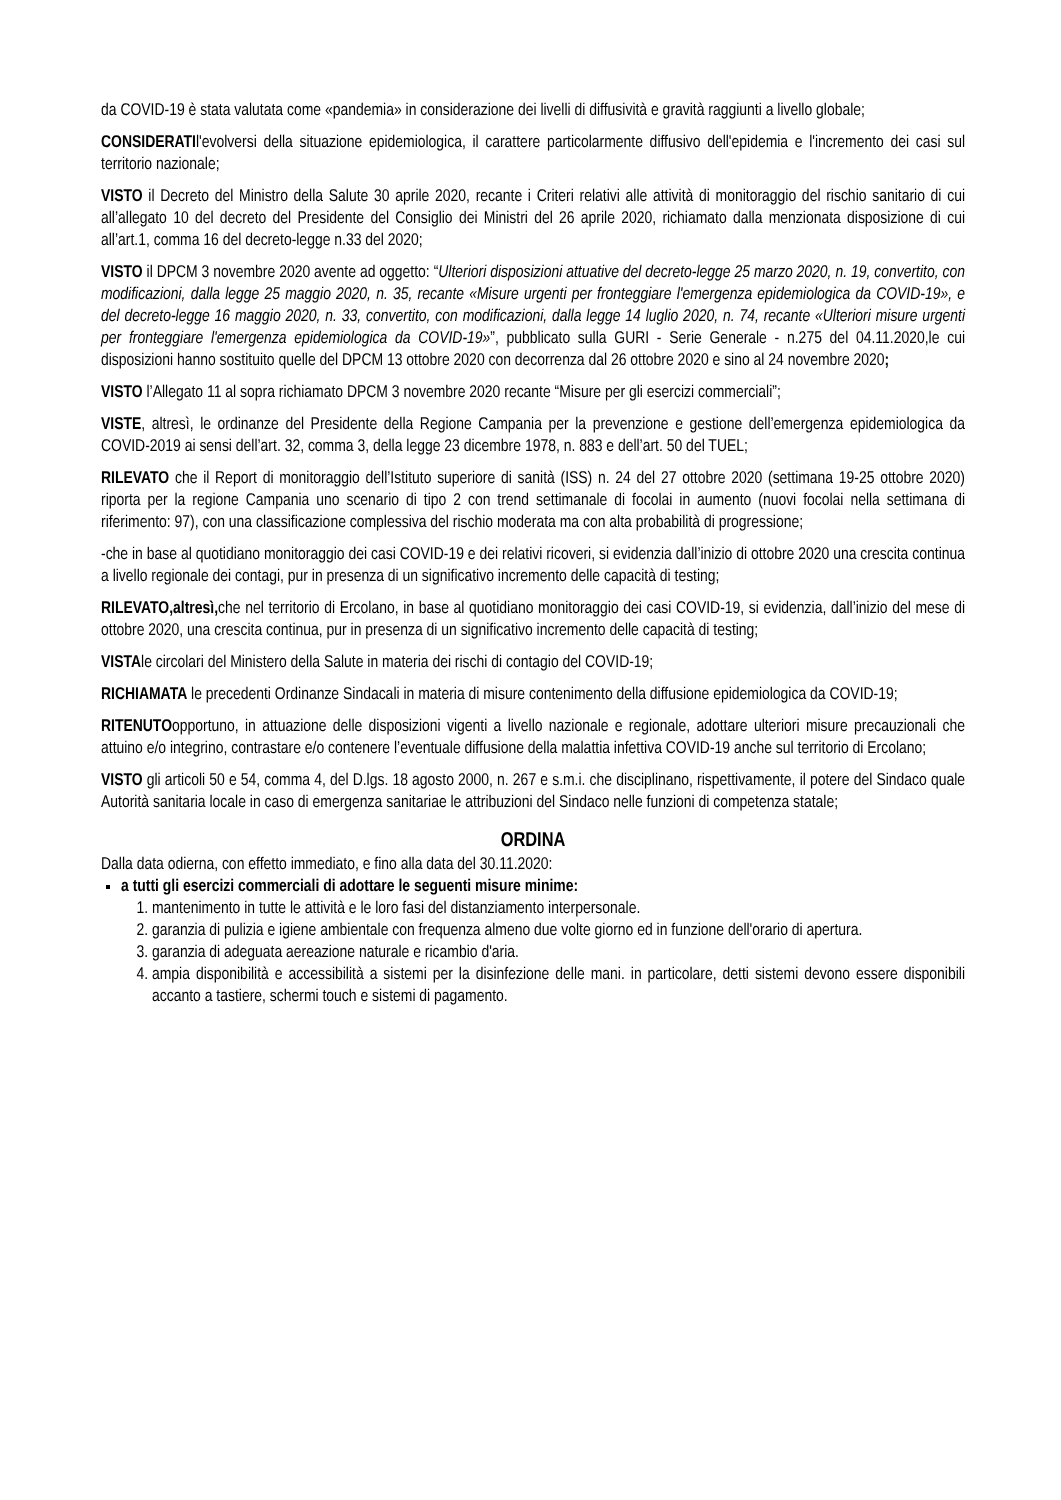da COVID-19 è stata valutata come «pandemia» in considerazione dei livelli di diffusività e gravità raggiunti a livello globale;
CONSIDERATIl'evolversi della situazione epidemiologica, il carattere particolarmente diffusivo dell'epidemia e l'incremento dei casi sul territorio nazionale;
VISTO il Decreto del Ministro della Salute 30 aprile 2020, recante i Criteri relativi alle attività di monitoraggio del rischio sanitario di cui all’allegato 10 del decreto del Presidente del Consiglio dei Ministri del 26 aprile 2020, richiamato dalla menzionata disposizione di cui all’art.1, comma 16 del decreto-legge n.33 del 2020;
VISTO il DPCM 3 novembre 2020 avente ad oggetto: “Ulteriori disposizioni attuative del decreto-legge 25 marzo 2020, n. 19, convertito, con modificazioni, dalla legge 25 maggio 2020, n. 35, recante «Misure urgenti per fronteggiare l'emergenza epidemiologica da COVID-19», e del decreto-legge 16 maggio 2020, n. 33, convertito, con modificazioni, dalla legge 14 luglio 2020, n. 74, recante «Ulteriori misure urgenti per fronteggiare l'emergenza epidemiologica da COVID-19»”, pubblicato sulla GURI - Serie Generale - n.275 del 04.11.2020,le cui disposizioni hanno sostituito quelle del DPCM 13 ottobre 2020 con decorrenza dal 26 ottobre 2020 e sino al 24 novembre 2020;
VISTO l’Allegato 11 al sopra richiamato DPCM 3 novembre 2020 recante “Misure per gli esercizi commerciali”;
VISTE, altresì, le ordinanze del Presidente della Regione Campania per la prevenzione e gestione dell’emergenza epidemiologica da COVID-2019 ai sensi dell’art. 32, comma 3, della legge 23 dicembre 1978, n. 883 e dell’art. 50 del TUEL;
RILEVATO che il Report di monitoraggio dell’Istituto superiore di sanità (ISS) n. 24 del 27 ottobre 2020 (settimana 19-25 ottobre 2020) riporta per la regione Campania uno scenario di tipo 2 con trend settimanale di focolai in aumento (nuovi focolai nella settimana di riferimento: 97), con una classificazione complessiva del rischio moderata ma con alta probabilità di progressione;
-che in base al quotidiano monitoraggio dei casi COVID-19 e dei relativi ricoveri, si evidenzia dall’inizio di ottobre 2020 una crescita continua a livello regionale dei contagi, pur in presenza di un significativo incremento delle capacità di testing;
RILEVATO,altresì, che nel territorio di Ercolano, in base al quotidiano monitoraggio dei casi COVID-19, si evidenzia, dall’inizio del mese di ottobre 2020, una crescita continua, pur in presenza di un significativo incremento delle capacità di testing;
VISTAle circolari del Ministero della Salute in materia dei rischi di contagio del COVID-19;
RICHIAMATA le precedenti Ordinanze Sindacali in materia di misure contenimento della diffusione epidemiologica da COVID-19;
RITENUTOopportuno, in attuazione delle disposizioni vigenti a livello nazionale e regionale, adottare ulteriori misure precauzionali che attuino e/o integrino, contrastare e/o contenere l’eventuale diffusione della malattia infettiva COVID-19 anche sul territorio di Ercolano;
VISTO gli articoli 50 e 54, comma 4, del D.lgs. 18 agosto 2000, n. 267 e s.m.i. che disciplinano, rispettivamente, il potere del Sindaco quale Autorità sanitaria locale in caso di emergenza sanitariae le attribuzioni del Sindaco nelle funzioni di competenza statale;
ORDINA
Dalla data odierna, con effetto immediato, e fino alla data del 30.11.2020:
a tutti gli esercizi commerciali di adottare le seguenti misure minime:
1. mantenimento in tutte le attività e le loro fasi del distanziamento interpersonale.
2. garanzia di pulizia e igiene ambientale con frequenza almeno due volte giorno ed in funzione dell'orario di apertura.
3. garanzia di adeguata aereazione naturale e ricambio d'aria.
4. ampia disponibilità e accessibilità a sistemi per la disinfezione delle mani. in particolare, detti sistemi devono essere disponibili accanto a tastiere, schermi touch e sistemi di pagamento.